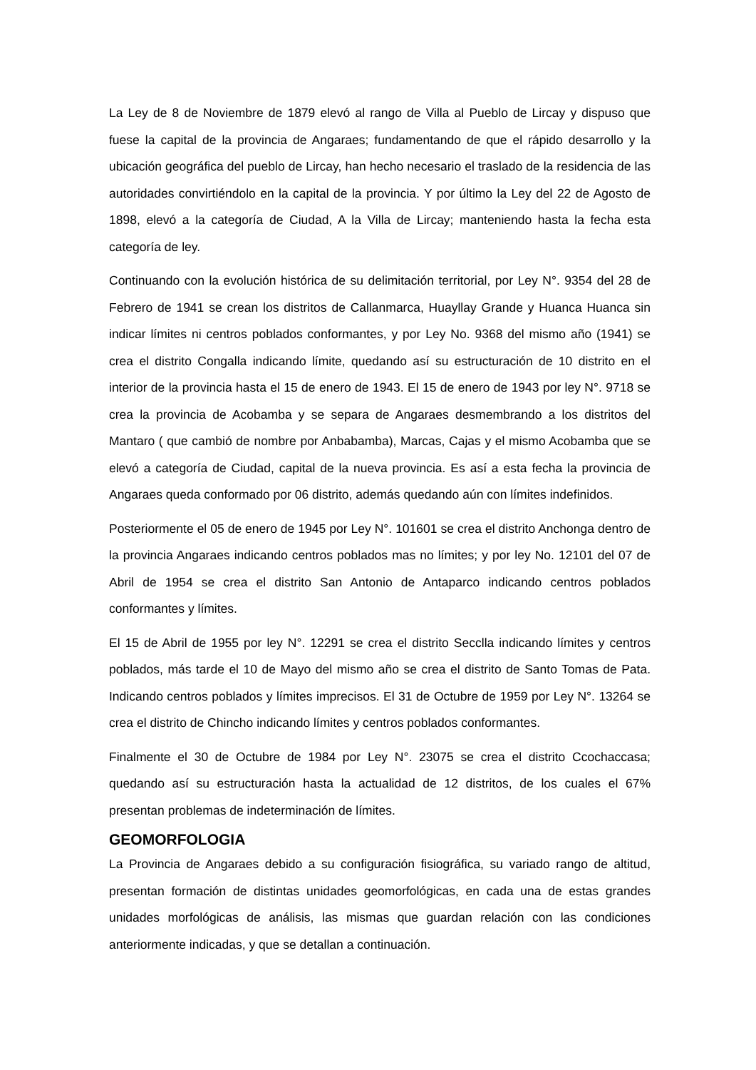La Ley de 8 de Noviembre de 1879 elevó al rango de Villa al Pueblo de Lircay y dispuso que fuese la capital de la provincia de Angaraes; fundamentando de que el rápido desarrollo y la ubicación geográfica del pueblo de Lircay, han hecho necesario el traslado de la residencia de las autoridades convirtiéndolo en la capital de la provincia. Y por último la Ley del 22 de Agosto de 1898, elevó a la categoría de Ciudad, A la Villa de Lircay; manteniendo hasta la fecha esta categoría de ley.
Continuando con la evolución histórica de su delimitación territorial, por Ley N°. 9354 del 28 de Febrero de 1941 se crean los distritos de Callanmarca, Huayllay Grande y Huanca Huanca sin indicar límites ni centros poblados conformantes, y por Ley No. 9368 del mismo año (1941) se crea el distrito Congalla indicando límite, quedando así su estructuración de 10 distrito en el interior de la provincia hasta el 15 de enero de 1943. El 15 de enero de 1943 por ley N°. 9718 se crea la provincia de Acobamba y se separa de Angaraes desmembrando a los distritos del Mantaro ( que cambió de nombre por Anbabamba), Marcas, Cajas y el mismo Acobamba que se elevó a categoría de Ciudad, capital de la nueva provincia. Es así a esta fecha la provincia de Angaraes queda conformado por 06 distrito, además quedando aún con límites indefinidos.
Posteriormente el 05 de enero de 1945 por Ley N°. 101601 se crea el distrito Anchonga dentro de la provincia Angaraes indicando centros poblados mas no límites; y por ley No. 12101 del 07 de Abril de 1954 se crea el distrito San Antonio de Antaparco indicando centros poblados conformantes y límites.
El 15 de Abril de 1955 por ley N°. 12291 se crea el distrito Secclla indicando límites y centros poblados, más tarde el 10 de Mayo del mismo año se crea el distrito de Santo Tomas de Pata. Indicando centros poblados y límites imprecisos. El 31 de Octubre de 1959 por Ley N°. 13264 se crea el distrito de Chincho indicando límites y centros poblados conformantes.
Finalmente el 30 de Octubre de 1984 por Ley N°. 23075 se crea el distrito Ccochaccasa; quedando así su estructuración hasta la actualidad de 12 distritos, de los cuales el 67% presentan problemas de indeterminación de límites.
GEOMORFOLOGIA
La Provincia de Angaraes debido a su configuración fisiográfica, su variado rango de altitud, presentan formación de distintas unidades geomorfológicas, en cada una de estas grandes unidades morfológicas de análisis, las mismas que guardan relación con las condiciones anteriormente indicadas, y que se detallan a continuación.